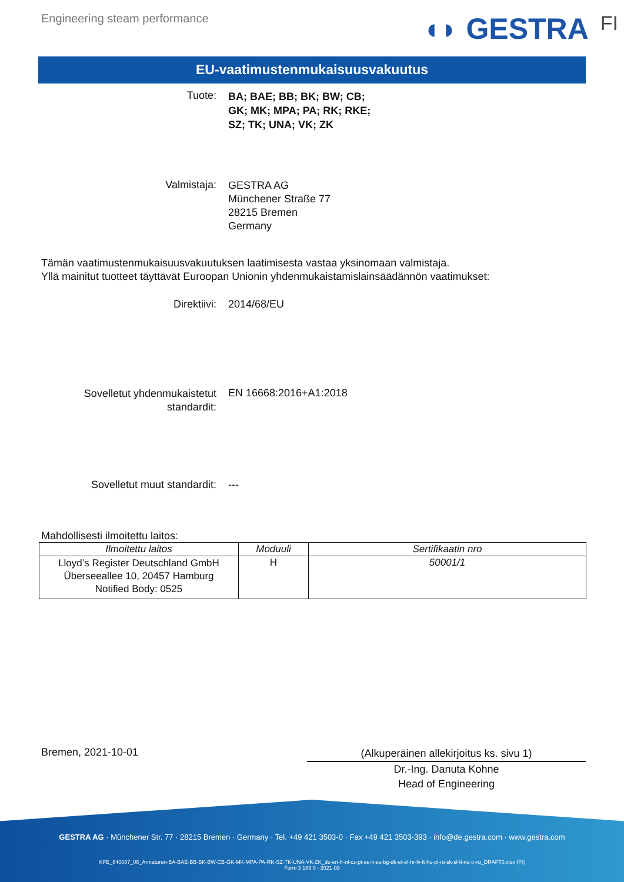Engineering steam performance
◖◗ GESTRA FI
EU-vaatimustenmukaisuusvakuutus
Tuote:
BA; BAE; BB; BK; BW; CB;
GK; MK; MPA; PA; RK; RKE;
SZ; TK; UNA; VK; ZK
Valmistaja:
GESTRA AG
Münchener Straße 77
28215 Bremen
Germany
Tämän vaatimustenmukaisuusvakuutuksen laatimisesta vastaa yksinomaan valmistaja.
Yllä mainitut tuotteet täyttävät Euroopan Unionin yhdenmukaistamislainsäädännön vaatimukset:
Direktiivi: 2014/68/EU
Sovelletut yhdenmukaistetut
standardit:
EN 16668:2016+A1:2018
Sovelletut muut standardit: ---
Mahdollisesti ilmoitettu laitos:
| Ilmoitettu laitos | Moduuli | Sertifikaatin nro |
| --- | --- | --- |
| Lloyd’s Register Deutschland GmbH Überseeallee 10, 20457 Hamburg Notified Body: 0525 | H | 50001/1 |
Bremen, 2021-10-01
(Alkuperäinen allekirjoitus ks. sivu 1)
Dr.-Ing. Danuta Kohne
Head of Engineering
GESTRA AG · Münchener Str. 77 · 28215 Bremen · Germany · Tel. +49 421 3503-0 · Fax +49 421 3503-393 · info@de.gestra.com · www.gestra.com
KFE_840087_06_Armaturen-BA-BAE-BB-BK-BW-CB-GK-MK-MPA-PA-RK-SZ-TK-UNA-VK-ZK_de-en-fr-nl-cz-pt-se-it-es-bg-dk-et-el-hr-lv-lt-hu-pl-ro-sk-sl-fi-no-tr-ru_DRAFT0.xlsx (FI)
Form 3 189 0 - 2021-09